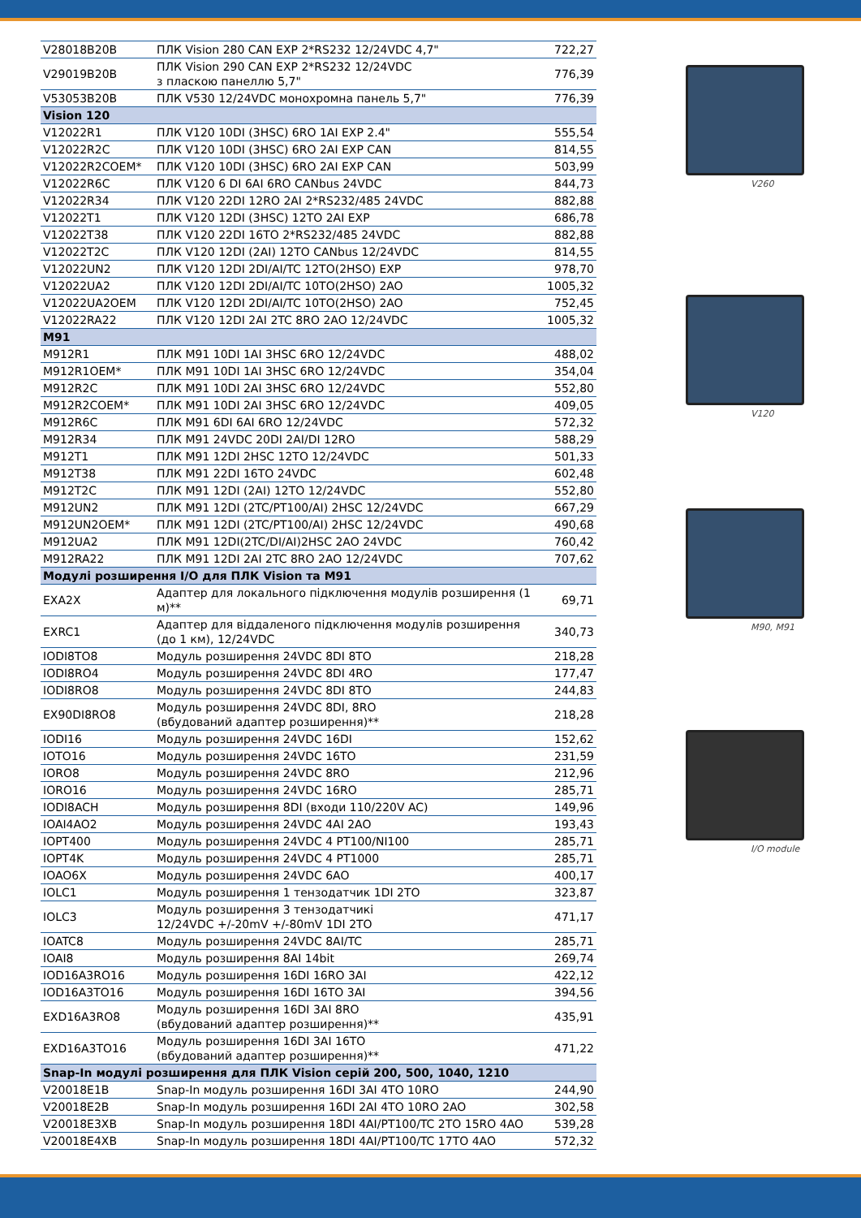| V28018B20B | ПЛК Vision 280 CAN EXP 2*RS232 12/24VDC 4,7" | 722,27 |
| V29019B20B | ПЛК Vision 290 CAN EXP 2*RS232 12/24VDC з пласкою панеллю 5,7" | 776,39 |
| V53053B20B | ПЛК V530 12/24VDC монохромна панель 5,7" | 776,39 |
| Vision 120 | | |
| V12022R1 | ПЛК V120 10DI (3HSC) 6RO 1AI EXP 2.4" | 555,54 |
| V12022R2C | ПЛК V120 10DI (3HSC) 6RO 2AI EXP CAN | 814,55 |
| V12022R2COEM* | ПЛК V120 10DI (3HSC) 6RO 2AI EXP CAN | 503,99 |
| V12022R6C | ПЛК V120 6 DI 6AI 6RO CANbus 24VDC | 844,73 |
| V12022R34 | ПЛК V120 22DI 12RO 2AI 2*RS232/485 24VDC | 882,88 |
| V12022T1 | ПЛК V120 12DI (3HSC) 12TO 2AI EXP | 686,78 |
| V12022T38 | ПЛК V120 22DI 16TO 2*RS232/485 24VDC | 882,88 |
| V12022T2C | ПЛК V120 12DI (2AI) 12TO CANbus 12/24VDC | 814,55 |
| V12022UN2 | ПЛК V120 12DI 2DI/AI/TC 12TO(2HSO) EXP | 978,70 |
| V12022UA2 | ПЛК V120 12DI 2DI/AI/TC 10TO(2HSO) 2AO | 1005,32 |
| V12022UA2OEM | ПЛК V120 12DI 2DI/AI/TC 10TO(2HSO) 2AO | 752,45 |
| V12022RA22 | ПЛК V120 12DI 2AI 2TC 8RO 2AO 12/24VDC | 1005,32 |
| M91 | | |
| M912R1 | ПЛК M91 10DI 1AI 3HSC 6RO 12/24VDC | 488,02 |
| M912R1OEM* | ПЛК M91 10DI 1AI 3HSC 6RO 12/24VDC | 354,04 |
| M912R2C | ПЛК M91 10DI 2AI 3HSC 6RO 12/24VDC | 552,80 |
| M912R2COEM* | ПЛК M91 10DI 2AI 3HSC 6RO 12/24VDC | 409,05 |
| M912R6C | ПЛК M91 6DI 6AI 6RO 12/24VDC | 572,32 |
| M912R34 | ПЛК M91 24VDC 20DI 2AI/DI 12RO | 588,29 |
| M912T1 | ПЛК M91 12DI 2HSC 12TO 12/24VDC | 501,33 |
| M912T38 | ПЛК M91 22DI 16TO 24VDC | 602,48 |
| M912T2C | ПЛК M91 12DI (2AI) 12TO 12/24VDC | 552,80 |
| M912UN2 | ПЛК M91 12DI (2TC/PT100/AI) 2HSC 12/24VDC | 667,29 |
| M912UN2OEM* | ПЛК M91 12DI (2TC/PT100/AI) 2HSC 12/24VDC | 490,68 |
| M912UA2 | ПЛК M91 12DI(2TC/DI/AI)2HSC 2AO 24VDC | 760,42 |
| M912RA22 | ПЛК M91 12DI 2AI 2TC 8RO 2AO 12/24VDC | 707,62 |
| Модулі розширення I/O для ПЛК Vision та M91 | | |
| EXA2X | Адаптер для локального підключення модулів розширення (1 м)** | 69,71 |
| EXRC1 | Адаптер для віддаленого підключення модулів розширення (до 1 км), 12/24VDC | 340,73 |
| IODI8TO8 | Модуль розширення 24VDC 8DI 8TO | 218,28 |
| IODI8RO4 | Модуль розширення 24VDC 8DI 4RO | 177,47 |
| IODI8RO8 | Модуль розширення 24VDC 8DI 8TO | 244,83 |
| EX90DI8RO8 | Модуль розширення 24VDC 8DI, 8RO (вбудований адаптер розширення)** | 218,28 |
| IODI16 | Модуль розширення 24VDC 16DI | 152,62 |
| IOTO16 | Модуль розширення 24VDC 16TO | 231,59 |
| IORO8 | Модуль розширення 24VDC 8RO | 212,96 |
| IORO16 | Модуль розширення 24VDC 16RO | 285,71 |
| IODI8ACH | Модуль розширення 8DI (входи 110/220V AC) | 149,96 |
| IOAI4AO2 | Модуль розширення 24VDC 4AI 2AO | 193,43 |
| IOPT400 | Модуль розширення 24VDC 4 PT100/NI100 | 285,71 |
| IOPT4K | Модуль розширення 24VDC 4 PT1000 | 285,71 |
| IOAO6X | Модуль розширення 24VDC 6AO | 400,17 |
| IOLC1 | Модуль розширення 1 тензодатчик 1DI 2TO | 323,87 |
| IOLC3 | Модуль розширення 3 тензодатчикі 12/24VDC +/-20mV +/-80mV 1DI 2TO | 471,17 |
| IOATC8 | Модуль розширення 24VDC 8AI/TC | 285,71 |
| IOAI8 | Модуль розширення 8AI 14bit | 269,74 |
| IOD16A3RO16 | Модуль розширення 16DI 16RO 3AI | 422,12 |
| IOD16A3TO16 | Модуль розширення 16DI 16TO 3AI | 394,56 |
| EXD16A3RO8 | Модуль розширення 16DI 3AI 8RO (вбудований адаптер розширення)** | 435,91 |
| EXD16A3TO16 | Модуль розширення 16DI 3AI 16TO (вбудований адаптер розширення)** | 471,22 |
| Snap-In модулі розширення для ПЛК Vision серій 200, 500, 1040, 1210 | | |
| V20018E1B | Snap-In модуль розширення 16DI 3AI 4TO 10RO | 244,90 |
| V20018E2B | Snap-In модуль розширення 16DI 2AI 4TO 10RO 2AO | 302,58 |
| V20018E3XB | Snap-In модуль розширення 18DI 4AI/PT100/TC 2TO 15RO 4AO | 539,28 |
| V20018E4XB | Snap-In модуль розширення 18DI 4AI/PT100/TC 17TO 4AO | 572,32 |
V260
V120
M90, M91
I/O module